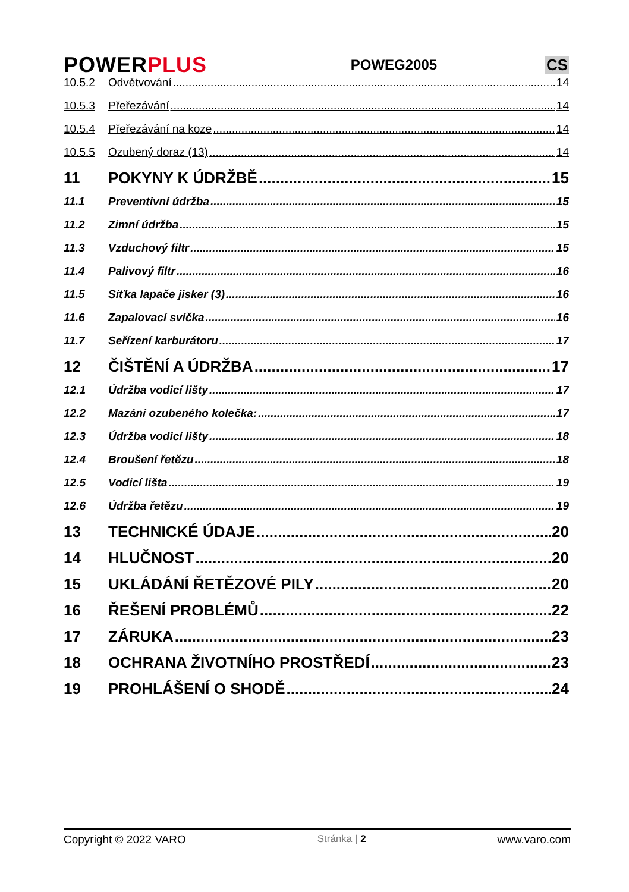POWERPLUS
POWEG2005 CS
10.5.2 Odvětvování 14
10.5.3 Přeřezávání 14
10.5.4 Přeřezávání na koze 14
10.5.5 Ozubený doraz (13) 14
11 POKYNY K ÚDRŽBĚ 15
11.1 Preventivní údržba 15
11.2 Zimní údržba 15
11.3 Vzduchový filtr 15
11.4 Palivový filtr 16
11.5 Síťka lapače jisker (3) 16
11.6 Zapalovací svíčka 16
11.7 Seřízení karburátoru 17
12 ČIŠTĚNÍ A ÚDRŽBA 17
12.1 Údržba vodicí lišty 17
12.2 Mazání ozubeného kolečka: 17
12.3 Údržba vodicí lišty 18
12.4 Broušení řetězu 18
12.5 Vodicí lišta 19
12.6 Údržba řetězu 19
13 TECHNICKÉ ÚDAJE 20
14 HLUČNOST 20
15 UKLÁDÁNÍ ŘETĚZOVÉ PILY 20
16 ŘEŠENÍ PROBLÉMŮ 22
17 ZÁRUKA 23
18 OCHRANA ŽIVOTNÍHO PROSTŘEDÍ 23
19 PROHLÁŠENÍ O SHODĚ 24
Copyright © 2022 VARO Stránka | 2 www.varo.com